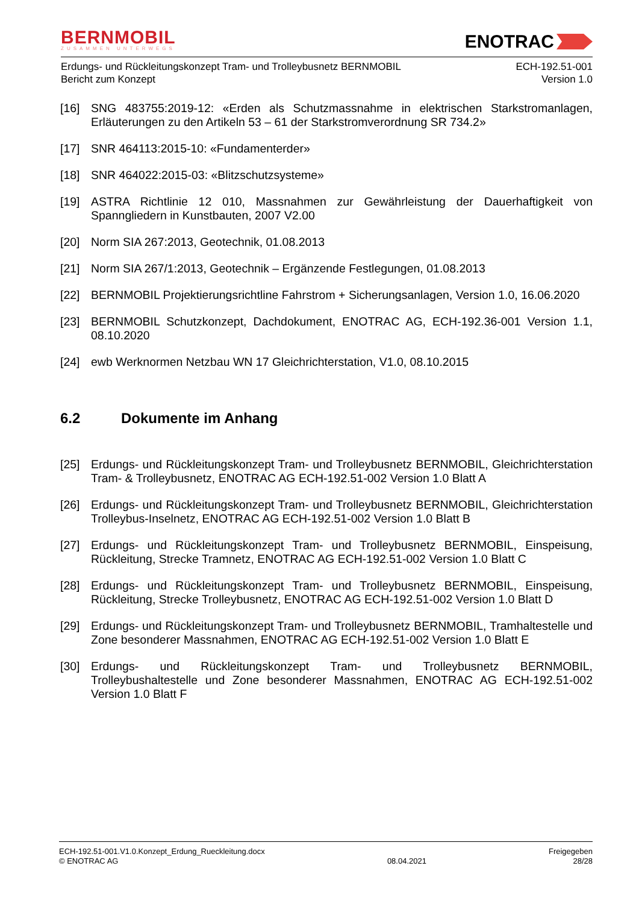BERNMOBIL
ZUSAMMEN UNTERWEGS
ENOTRAC
Erdungs- und Rückleitungskonzept Tram- und Trolleybusnetz BERNMOBIL
Bericht zum Konzept
ECH-192.51-001
Version 1.0
[16] SNG 483755:2019-12: «Erden als Schutzmassnahme in elektrischen Starkstromanlagen, Erläuterungen zu den Artikeln 53 – 61 der Starkstromverordnung SR 734.2»
[17] SNR 464113:2015-10: «Fundamenterder»
[18] SNR 464022:2015-03: «Blitzschutzsysteme»
[19] ASTRA Richtlinie 12 010, Massnahmen zur Gewährleistung der Dauerhaftigkeit von Spanngliedern in Kunstbauten, 2007 V2.00
[20] Norm SIA 267:2013, Geotechnik, 01.08.2013
[21] Norm SIA 267/1:2013, Geotechnik – Ergänzende Festlegungen, 01.08.2013
[22] BERNMOBIL Projektierungsrichtline Fahrstrom + Sicherungsanlagen, Version 1.0, 16.06.2020
[23] BERNMOBIL Schutzkonzept, Dachdokument, ENOTRAC AG, ECH-192.36-001 Version 1.1, 08.10.2020
[24] ewb Werknormen Netzbau WN 17 Gleichrichterstation, V1.0, 08.10.2015
6.2 Dokumente im Anhang
[25] Erdungs- und Rückleitungskonzept Tram- und Trolleybusnetz BERNMOBIL, Gleichrichterstation Tram- & Trolleybusnetz, ENOTRAC AG ECH-192.51-002 Version 1.0 Blatt A
[26] Erdungs- und Rückleitungskonzept Tram- und Trolleybusnetz BERNMOBIL, Gleichrichterstation Trolleybus-Inselnetz, ENOTRAC AG ECH-192.51-002 Version 1.0 Blatt B
[27] Erdungs- und Rückleitungskonzept Tram- und Trolleybusnetz BERNMOBIL, Einspeisung, Rückleitung, Strecke Tramnetz, ENOTRAC AG ECH-192.51-002 Version 1.0 Blatt C
[28] Erdungs- und Rückleitungskonzept Tram- und Trolleybusnetz BERNMOBIL, Einspeisung, Rückleitung, Strecke Trolleybusnetz, ENOTRAC AG ECH-192.51-002 Version 1.0 Blatt D
[29] Erdungs- und Rückleitungskonzept Tram- und Trolleybusnetz BERNMOBIL, Tramhaltestelle und Zone besonderer Massnahmen, ENOTRAC AG ECH-192.51-002 Version 1.0 Blatt E
[30] Erdungs- und Rückleitungskonzept Tram- und Trolleybusnetz BERNMOBIL, Trolleybushaltestelle und Zone besonderer Massnahmen, ENOTRAC AG ECH-192.51-002 Version 1.0 Blatt F
ECH-192.51-001.V1.0.Konzept_Erdung_Rueckleitung.docx
© ENOTRAC AG
08.04.2021 Freigegeben
28/28